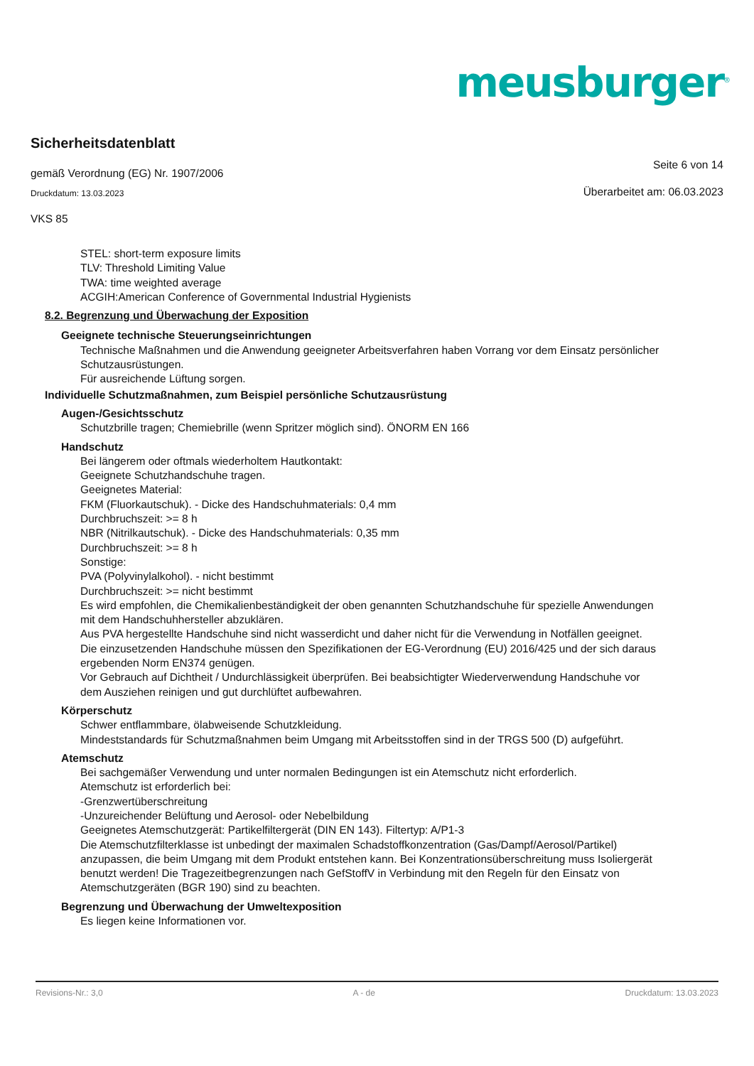meusburger<sup>®</sup>
Sicherheitsdatenblatt
gemäß Verordnung (EG) Nr. 1907/2006 Seite 6 von 14
Druckdatum: 13.03.2023 Überarbeitet am: 06.03.2023
VKS 85
STEL: short-term exposure limits
TLV: Threshold Limiting Value
TWA: time weighted average
ACGIH:American Conference of Governmental Industrial Hygienists
8.2. Begrenzung und Überwachung der Exposition
Geeignete technische Steuerungseinrichtungen
Technische Maßnahmen und die Anwendung geeigneter Arbeitsverfahren haben Vorrang vor dem Einsatz persönlicher Schutzausrüstungen.
Für ausreichende Lüftung sorgen.
Individuelle Schutzmaßnahmen, zum Beispiel persönliche Schutzausrüstung
Augen-/Gesichtsschutz
Schutzbrille tragen; Chemiebrille (wenn Spritzer möglich sind). ÖNORM EN 166
Handschutz
Bei längerem oder oftmals wiederholtem Hautkontakt:
Geeignete Schutzhandschuhe tragen.
Geeignetes Material:
FKM (Fluorkautschuk). - Dicke des Handschuhmaterials: 0,4 mm
Durchbruchszeit: >= 8 h
NBR (Nitrilkautschuk). - Dicke des Handschuhmaterials: 0,35 mm
Durchbruchszeit: >= 8 h
Sonstige:
PVA (Polyvinylalkohol). - nicht bestimmt
Durchbruchszeit: >= nicht bestimmt
Es wird empfohlen, die Chemikalienbeständigkeit der oben genannten Schutzhandschuhe für spezielle Anwendungen mit dem Handschuhhersteller abzuklären.
Aus PVA hergestellte Handschuhe sind nicht wasserdicht und daher nicht für die Verwendung in Notfällen geeignet.
Die einzusetzenden Handschuhe müssen den Spezifikationen der EG-Verordnung (EU) 2016/425 und der sich daraus ergebenden Norm EN374 genügen.
Vor Gebrauch auf Dichtheit / Undurchlässigkeit überprüfen. Bei beabsichtigter Wiederverwendung Handschuhe vor dem Ausziehen reinigen und gut durchlüftet aufbewahren.
Körperschutz
Schwer entflammbare, ölabweisende Schutzkleidung.
Mindeststandards für Schutzmaßnahmen beim Umgang mit Arbeitsstoffen sind in der TRGS 500 (D) aufgeführt.
Atemschutz
Bei sachgemäßer Verwendung und unter normalen Bedingungen ist ein Atemschutz nicht erforderlich.
Atemschutz ist erforderlich bei:
-Grenzwertüberschreitung
-Unzureichender Belüftung und Aerosol- oder Nebelbildung
Geeignetes Atemschutzgerät: Partikelfiltergerät (DIN EN 143). Filtertyp: A/P1-3
Die Atemschutzfilterklasse ist unbedingt der maximalen Schadstoffkonzentration (Gas/Dampf/Aerosol/Partikel) anzupassen, die beim Umgang mit dem Produkt entstehen kann. Bei Konzentrationsüberschreitung muss Isoliergerät benutzt werden! Die Tragezeitbegrenzungen nach GefStoffV in Verbindung mit den Regeln für den Einsatz von Atemschutzgeräten (BGR 190) sind zu beachten.
Begrenzung und Überwachung der Umweltexposition
Es liegen keine Informationen vor.
Revisions-Nr.: 3,0 A - de Druckdatum: 13.03.2023